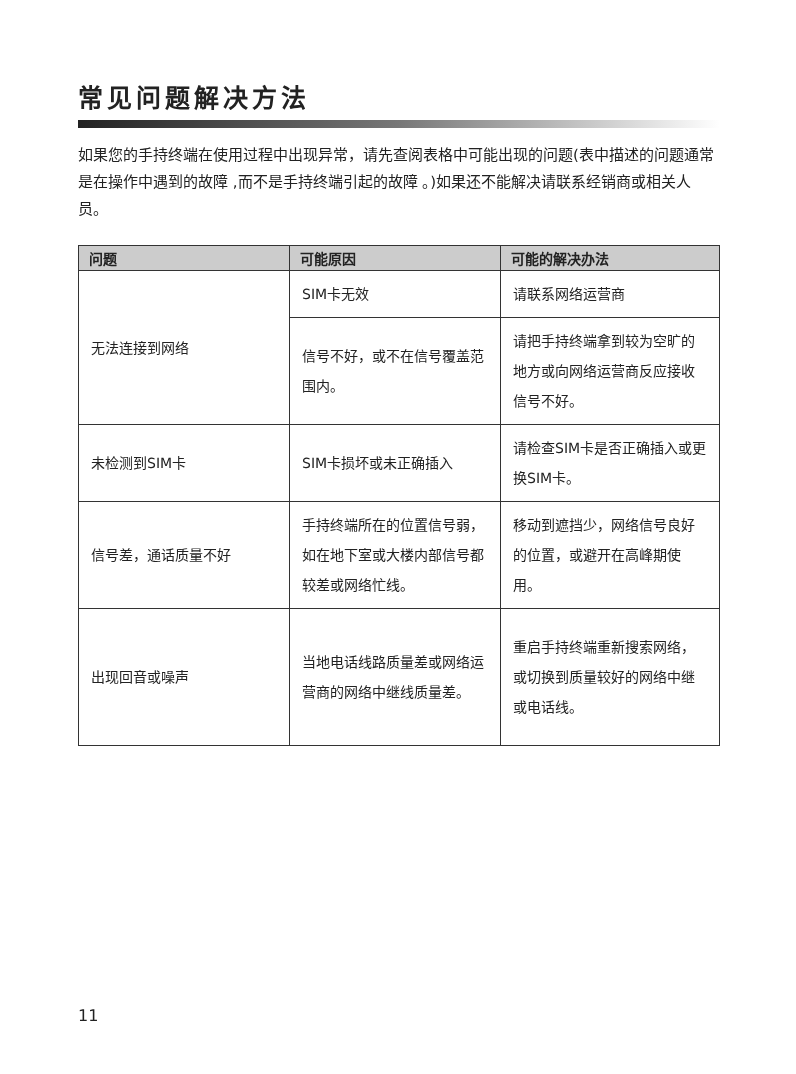常见问题解决方法
如果您的手持终端在使用过程中出现异常，请先查阅表格中可能出现的问题(表中描述的问题通常是在操作中遇到的故障 ,而不是手持终端引起的故障 。)如果还不能解决请联系经销商或相关人员。
| 问题 | 可能原因 | 可能的解决办法 |
| --- | --- | --- |
| 无法连接到网络 | SIM卡无效 | 请联系网络运营商 |
| | 信号不好，或不在信号覆盖范围内。 | 请把手持终端拿到较为空旷的地方或向网络运营商反应接收信号不好。 |
| 未检测到SIM卡 | SIM卡损坏或未正确插入 | 请检查SIM卡是否正确插入或更换SIM卡。 |
| 信号差，通话质量不好 | 手持终端所在的位置信号弱，如在地下室或大楼内部信号都较差或网络忙线。 | 移动到遮挡少，网络信号良好的位置，或避开在高峰期使用。 |
| 出现回音或噪声 | 当地电话线路质量差或网络运营商的网络中继线质量差。 | 重启手持终端重新搜索网络，或切换到质量较好的网络中继或电话线。 |
11